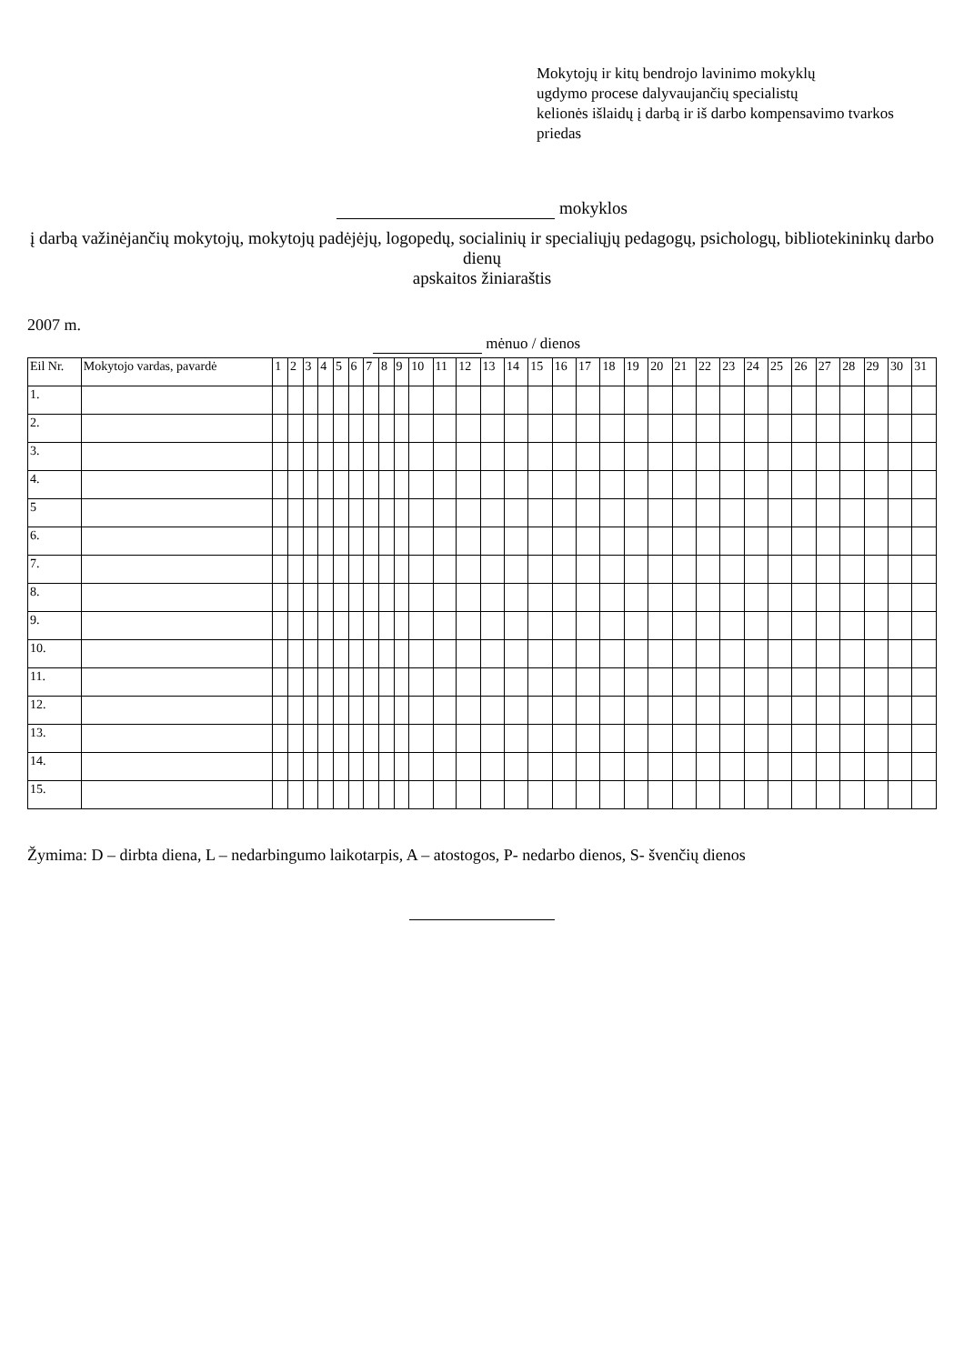Mokytojų ir kitų bendrojo lavinimo mokyklų
ugdymo procese dalyvaujančių specialistų
kelionės išlaidų į darbą ir iš darbo kompensavimo tvarkos
priedas
mokyklos
į darbą važinėjančių mokytojų, mokytojų padėjėjų, logopedų, socialinių ir specialiųjų pedagogų, psichologų, bibliotekininkų darbo dienų
apskaitos žiniaraštis
2007 m.
mėnuo / dienos
| Eil Nr. | Mokytojo vardas, pavardė | 1 | 2 | 3 | 4 | 5 | 6 | 7 | 8 | 9 | 10 | 11 | 12 | 13 | 14 | 15 | 16 | 17 | 18 | 19 | 20 | 21 | 22 | 23 | 24 | 25 | 26 | 27 | 28 | 29 | 30 | 31 |
| --- | --- | --- | --- | --- | --- | --- | --- | --- | --- | --- | --- | --- | --- | --- | --- | --- | --- | --- | --- | --- | --- | --- | --- | --- | --- | --- | --- | --- | --- | --- | --- | --- |
| 1. | | | | | | | | | | | | | | | | | | | | | | | | | | | | | | | | |
| 2. | | | | | | | | | | | | | | | | | | | | | | | | | | | | | | | | |
| 3. | | | | | | | | | | | | | | | | | | | | | | | | | | | | | | | | |
| 4. | | | | | | | | | | | | | | | | | | | | | | | | | | | | | | | | |
| 5 | | | | | | | | | | | | | | | | | | | | | | | | | | | | | | | | |
| 6. | | | | | | | | | | | | | | | | | | | | | | | | | | | | | | | | |
| 7. | | | | | | | | | | | | | | | | | | | | | | | | | | | | | | | | |
| 8. | | | | | | | | | | | | | | | | | | | | | | | | | | | | | | | | |
| 9. | | | | | | | | | | | | | | | | | | | | | | | | | | | | | | | | |
| 10. | | | | | | | | | | | | | | | | | | | | | | | | | | | | | | | | |
| 11. | | | | | | | | | | | | | | | | | | | | | | | | | | | | | | | | |
| 12. | | | | | | | | | | | | | | | | | | | | | | | | | | | | | | | | |
| 13. | | | | | | | | | | | | | | | | | | | | | | | | | | | | | | | | |
| 14. | | | | | | | | | | | | | | | | | | | | | | | | | | | | | | | | |
| 15. | | | | | | | | | | | | | | | | | | | | | | | | | | | | | | | | |
Žymima: D – dirbta diena, L – nedarbingumo laikotarpis, A – atostogos, P- nedarbo dienos, S- švenčių dienos